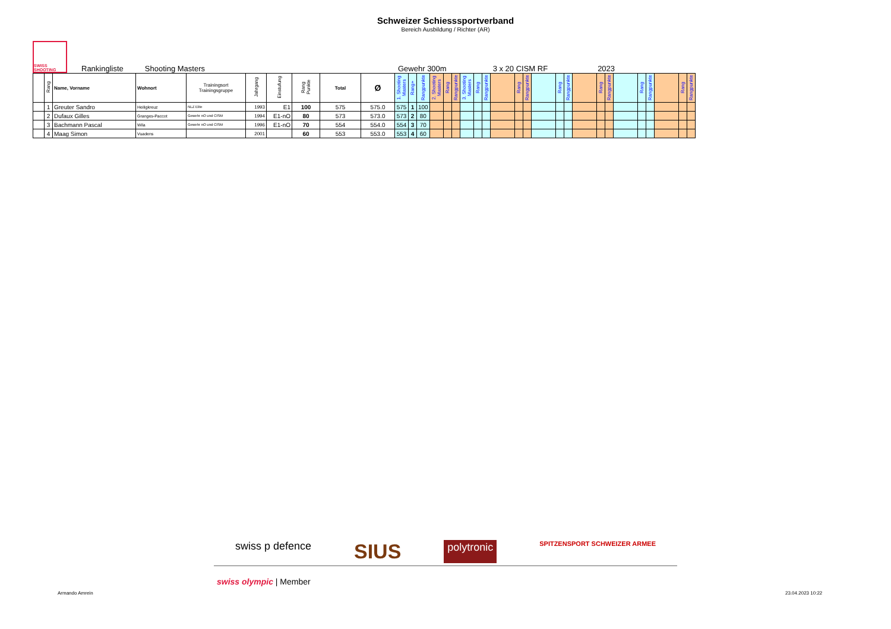Schweizer Schiesssportverband
Bereich Ausbildung / Richter (AR)
SWISS SHOOTING
Rankingliste Shooting Masters Gewehr 300m 3 x 20 CISM RF 2023
| | Rang | Name, Vorname | Wohnort | Trainingsort Trainingsgruppe | Jahrgang | Einstufung | Rang Punkte | Total | Ø | 1. Shooting Masters | 4 Rang | Rangpunkte | 2. Shooting Masters | Rang | Rangpunkte | 3. Shooting Masters | Rang | Rangpunkte | | Rang | Rangpunkte | | Rang | Rangpunkte | | Rang | Rangpunkte | | Rang | Rangpunkte | | Rang | Rangpunkte |
| --- | --- | --- | --- | --- | --- | --- | --- | --- | --- | --- | --- | --- | --- | --- | --- | --- | --- | --- | --- | --- | --- | --- | --- | --- | --- | --- | --- | --- | --- | --- | --- | --- | --- |
| | 1 | Greuter Sandro | Heiligkreuz | NLZ Elite | 1993 | E1 | 100 | 575 | 575.0 | 575 | 1 | 100 | | | | | | | | | | | | | | | | | | | | | |
| | 2 | Dufaux Gilles | Granges-Paccot | Gewehr nO und CISM | 1994 | E1-nO | 80 | 573 | 573.0 | 573 | 2 | 80 | | | | | | | | | | | | | | | | | | | | | |
| | 3 | Bachmann Pascal | Wila | Gewehr nO und CISM | 1996 | E1-nO | 70 | 554 | 554.0 | 554 | 3 | 70 | | | | | | | | | | | | | | | | | | | | | |
| | 4 | Maag Simon | Vuadens | | 2001 | | 60 | 553 | 553.0 | 553 | 4 | 60 | | | | | | | | | | | | | | | | | | | | | |
swiss p defence SIUS polytronic SPITZENSPORT SCHWEIZER ARMEE
swiss olympic | Member
Armando Amrein 23.04.2023 10:22